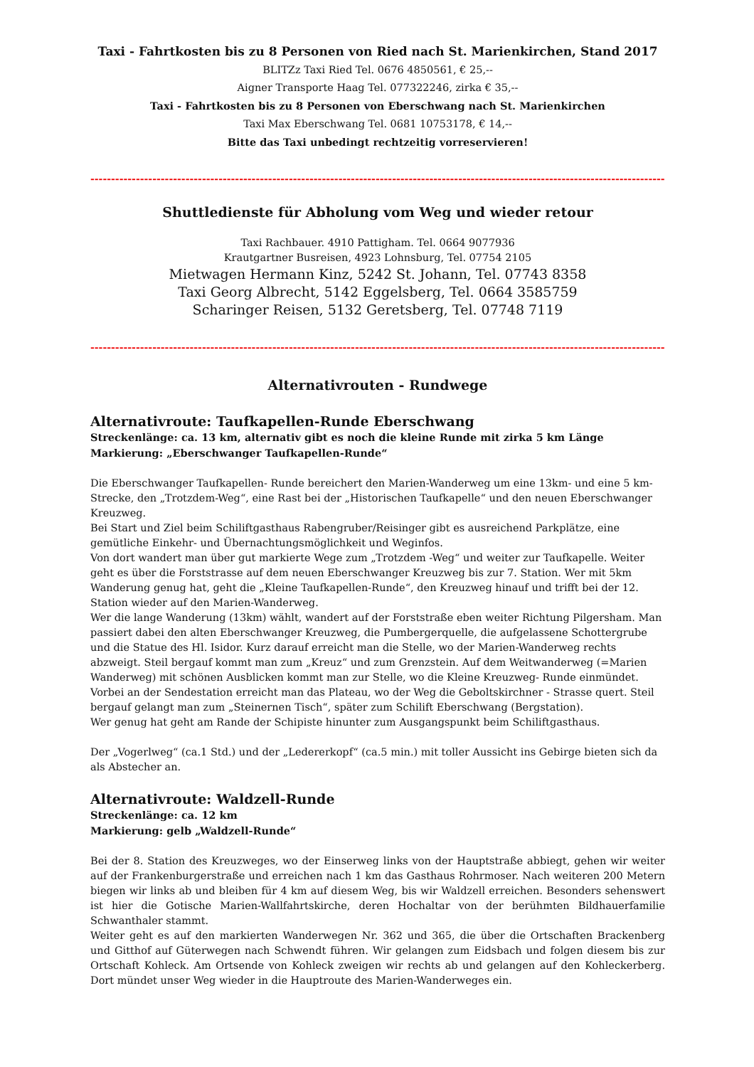Taxi - Fahrtkosten bis zu 8 Personen von Ried nach St. Marienkirchen, Stand 2017
BLITZz Taxi Ried Tel. 0676 4850561, € 25,--
Aigner Transporte Haag Tel. 077322246, zirka € 35,--
Taxi - Fahrtkosten bis zu 8 Personen von Eberschwang nach St. Marienkirchen
Taxi Max Eberschwang Tel. 0681 10753178, € 14,--
Bitte das Taxi unbedingt rechtzeitig vorreservieren!
------------------------------------------------------------------------------------------------------------------------------------------------
Shuttledienste für Abholung vom Weg und wieder retour
Taxi Rachbauer. 4910 Pattigham. Tel. 0664 9077936
Krautgartner Busreisen, 4923 Lohnsburg, Tel. 07754 2105
Mietwagen Hermann Kinz, 5242 St. Johann, Tel. 07743 8358
Taxi Georg Albrecht, 5142 Eggelsberg, Tel. 0664 3585759
Scharinger Reisen, 5132 Geretsberg, Tel. 07748 7119
------------------------------------------------------------------------------------------------------------------------------------------------
Alternativrouten - Rundwege
Alternativroute: Taufkapellen-Runde Eberschwang
Streckenlänge: ca. 13 km, alternativ gibt es noch die kleine Runde mit zirka 5 km Länge
Markierung: „Eberschwanger Taufkapellen-Runde“
Die Eberschwanger Taufkapellen- Runde bereichert den Marien-Wanderweg um eine 13km- und eine 5 km- Strecke, den „Trotzdem-Weg“, eine Rast bei der „Historischen Taufkapelle“ und den neuen Eberschwanger Kreuzweg.
Bei Start und Ziel beim Schiliftgasthaus Rabengruber/Reisinger gibt es ausreichend Parkplätze, eine gemütliche Einkehr- und Übernachtungsmöglichkeit und Weginfos.
Von dort wandert man über gut markierte Wege zum „Trotzdem -Weg“ und weiter zur Taufkapelle. Weiter geht es über die Forststrasse auf dem neuen Eberschwanger Kreuzweg bis zur 7. Station. Wer mit 5km Wanderung genug hat, geht die „Kleine Taufkapellen-Runde“, den Kreuzweg hinauf und trifft bei der 12. Station wieder auf den Marien-Wanderweg.
Wer die lange Wanderung (13km) wählt, wandert auf der Forststraße eben weiter Richtung Pilgersham. Man passiert dabei den alten Eberschwanger Kreuzweg, die Pumbergerquelle, die aufgelassene Schottergrube und die Statue des Hl. Isidor. Kurz darauf erreicht man die Stelle, wo der Marien-Wanderweg rechts abzweigt. Steil bergauf kommt man zum „Kreuz“ und zum Grenzstein. Auf dem Weitwanderweg (=Marien Wanderweg) mit schönen Ausblicken kommt man zur Stelle, wo die Kleine Kreuzweg- Runde einmündet. Vorbei an der Sendestation erreicht man das Plateau, wo der Weg die Geboltskirchner - Strasse quert. Steil bergauf gelangt man zum „Steinernen Tisch“, später zum Schilift Eberschwang (Bergstation).
Wer genug hat geht am Rande der Schipiste hinunter zum Ausgangspunkt beim Schiliftgasthaus.
Der „Vogerlweg“ (ca.1 Std.) und der „Ledererkopf“ (ca.5 min.) mit toller Aussicht ins Gebirge bieten sich da als Abstecher an.
Alternativroute: Waldzell-Runde
Streckenlänge: ca. 12 km
Markierung: gelb „Waldzell-Runde“
Bei der 8. Station des Kreuzweges, wo der Einserweg links von der Hauptstraße abbiegt, gehen wir weiter auf der Frankenburgerstraße und erreichen nach 1 km das Gasthaus Rohrmoser. Nach weiteren 200 Metern biegen wir links ab und bleiben für 4 km auf diesem Weg, bis wir Waldzell erreichen. Besonders sehenswert ist hier die Gotische Marien-Wallfahrtskirche, deren Hochaltar von der berühmten Bildhauerfamilie Schwanthaler stammt.
Weiter geht es auf den markierten Wanderwegen Nr. 362 und 365, die über die Ortschaften Brackenberg und Gitthof auf Güterwegen nach Schwendt führen. Wir gelangen zum Eidsbach und folgen diesem bis zur Ortschaft Kohleck. Am Ortsende von Kohleck zweigen wir rechts ab und gelangen auf den Kohleckerberg. Dort mündet unser Weg wieder in die Hauptroute des Marien-Wanderweges ein.